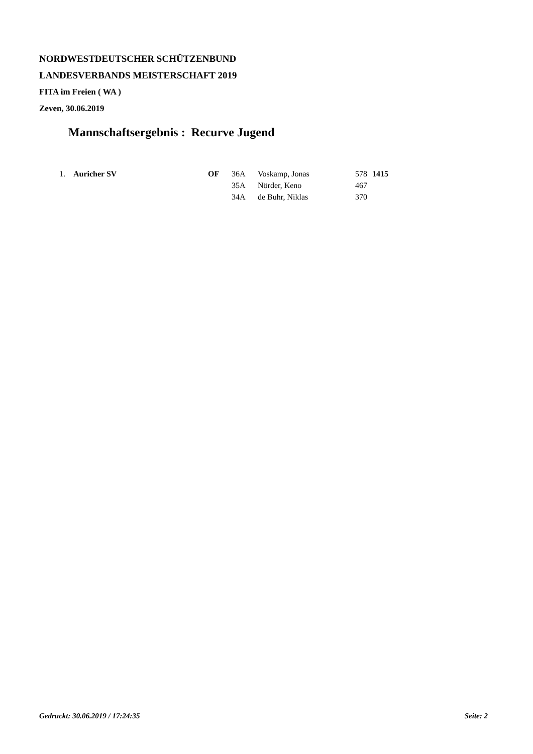NORDWESTDEUTSCHER SCHÜTZENBUND
LANDESVERBANDS MEISTERSCHAFT 2019
FITA im Freien ( WA )
Zeven, 30.06.2019
Mannschaftsergebnis : Recurve Jugend
| 1. | Auricher SV | OF | 36A | Voskamp, Jonas | 578 | 1415 |
| | | | 35A | Nörder, Keno | 467 | |
| | | | 34A | de Buhr, Niklas | 370 | |
Gedruckt: 30.06.2019 / 17:24:35 Seite: 2